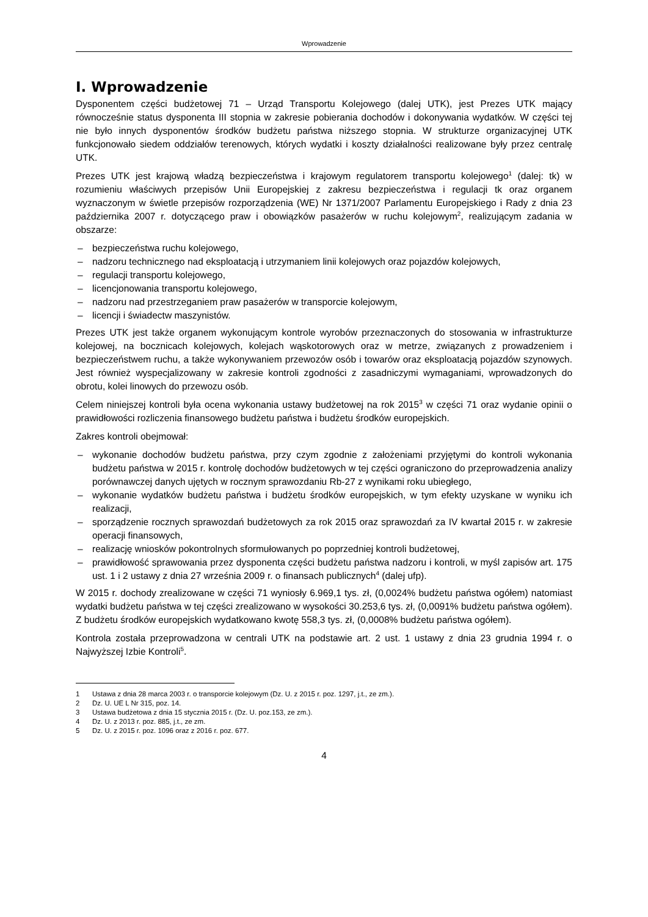Wprowadzenie
I. Wprowadzenie
Dysponentem części budżetowej 71 – Urząd Transportu Kolejowego (dalej UTK), jest Prezes UTK mający równocześnie status dysponenta III stopnia w zakresie pobierania dochodów i dokonywania wydatków. W części tej nie było innych dysponentów środków budżetu państwa niższego stopnia. W strukturze organizacyjnej UTK funkcjonowało siedem oddziałów terenowych, których wydatki i koszty działalności realizowane były przez centralę UTK.
Prezes UTK jest krajową władzą bezpieczeństwa i krajowym regulatorem transportu kolejowego<sup>1</sup> (dalej: tk) w rozumieniu właściwych przepisów Unii Europejskiej z zakresu bezpieczeństwa i regulacji tk oraz organem wyznaczonym w świetle przepisów rozporządzenia (WE) Nr 1371/2007 Parlamentu Europejskiego i Rady z dnia 23 października 2007 r. dotyczącego praw i obowiązków pasażerów w ruchu kolejowym<sup>2</sup>, realizującym zadania w obszarze:
– bezpieczeństwa ruchu kolejowego,
– nadzoru technicznego nad eksploatacją i utrzymaniem linii kolejowych oraz pojazdów kolejowych,
– regulacji transportu kolejowego,
– licencjonowania transportu kolejowego,
– nadzoru nad przestrzeganiem praw pasażerów w transporcie kolejowym,
– licencji i świadectw maszynistów.
Prezes UTK jest także organem wykonującym kontrole wyrobów przeznaczonych do stosowania w infrastrukturze kolejowej, na bocznicach kolejowych, kolejach wąskotorowych oraz w metrze, związanych z prowadzeniem i bezpieczeństwem ruchu, a także wykonywaniem przewozów osób i towarów oraz eksploatacją pojazdów szynowych. Jest również wyspecjalizowany w zakresie kontroli zgodności z zasadniczymi wymaganiami, wprowadzonych do obrotu, kolei linowych do przewozu osób.
Celem niniejszej kontroli była ocena wykonania ustawy budżetowej na rok 2015<sup>3</sup> w części 71 oraz wydanie opinii o prawidłowości rozliczenia finansowego budżetu państwa i budżetu środków europejskich.
Zakres kontroli obejmował:
– wykonanie dochodów budżetu państwa, przy czym zgodnie z założeniami przyjętymi do kontroli wykonania budżetu państwa w 2015 r. kontrolę dochodów budżetowych w tej części ograniczono do przeprowadzenia analizy porównawczej danych ujętych w rocznym sprawozdaniu Rb-27 z wynikami roku ubiegłego,
– wykonanie wydatków budżetu państwa i budżetu środków europejskich, w tym efekty uzyskane w wyniku ich realizacji,
– sporządzenie rocznych sprawozdań budżetowych za rok 2015 oraz sprawozdań za IV kwartał 2015 r. w zakresie operacji finansowych,
– realizację wniosków pokontrolnych sformułowanych po poprzedniej kontroli budżetowej,
– prawidłowość sprawowania przez dysponenta części budżetu państwa nadzoru i kontroli, w myśl zapisów art. 175 ust. 1 i 2 ustawy z dnia 27 września 2009 r. o finansach publicznych<sup>4</sup> (dalej ufp).
W 2015 r. dochody zrealizowane w części 71 wyniosły 6.969,1 tys. zł, (0,0024% budżetu państwa ogółem) natomiast wydatki budżetu państwa w tej części zrealizowano w wysokości 30.253,6 tys. zł, (0,0091% budżetu państwa ogółem). Z budżetu środków europejskich wydatkowano kwotę 558,3 tys. zł, (0,0008% budżetu państwa ogółem).
Kontrola została przeprowadzona w centrali UTK na podstawie art. 2 ust. 1 ustawy z dnia 23 grudnia 1994 r. o Najwyższej Izbie Kontroli<sup>5</sup>.
1 Ustawa z dnia 28 marca 2003 r. o transporcie kolejowym (Dz. U. z 2015 r. poz. 1297, j.t., ze zm.).
2 Dz. U. UE L Nr 315, poz. 14.
3 Ustawa budżetowa z dnia 15 stycznia 2015 r. (Dz. U. poz.153, ze zm.).
4 Dz. U. z 2013 r. poz. 885, j.t., ze zm.
5 Dz. U. z 2015 r. poz. 1096 oraz z 2016 r. poz. 677.
4